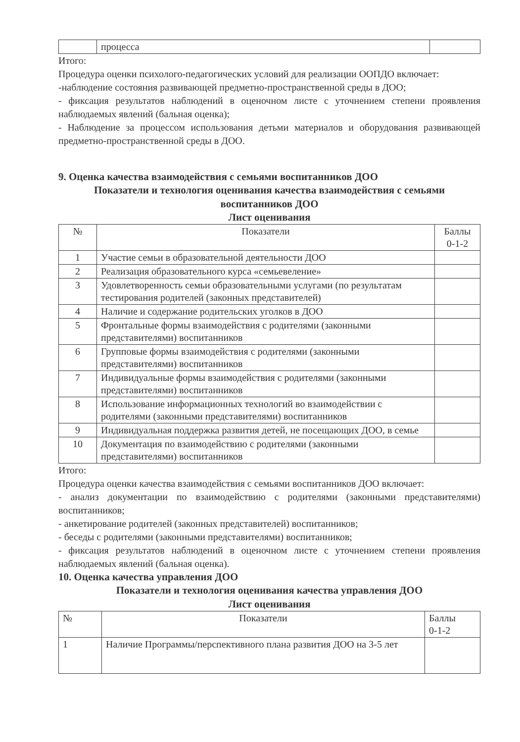| | процесса | |
Итого:
Процедура оценки психолого-педагогических условий для реализации ООПДО включает:
-наблюдение состояния развивающей предметно-пространственной среды в ДОО;
- фиксация результатов наблюдений в оценочном листе с уточнением степени проявления наблюдаемых явлений (бальная оценка);
- Наблюдение за процессом использования детьми материалов и оборудования развивающей предметно-пространственной среды в ДОО.
9. Оценка качества взаимодействия с семьями воспитанников ДОО
Показатели и технология оценивания качества взаимодействия с семьями воспитанников ДОО
Лист оценивания
| № | Показатели | Баллы 0-1-2 |
| --- | --- | --- |
| 1 | Участие семьи в образовательной деятельности ДОО | |
| 2 | Реализация образовательного курса «семьевеление» | |
| 3 | Удовлетворенность семьи образовательными услугами (по результатам тестирования родителей (законных представителей) | |
| 4 | Наличие и содержание родительских уголков в ДОО | |
| 5 | Фронтальные формы взаимодействия с родителями (законными представителями) воспитанников | |
| 6 | Групповые формы взаимодействия с родителями (законными представителями) воспитанников | |
| 7 | Индивидуальные формы взаимодействия с родителями (законными представителями) воспитанников | |
| 8 | Использование информационных технологий во взаимодействии с родителями (законными представителями) воспитанников | |
| 9 | Индивидуальная поддержка развития детей, не посещающих ДОО, в семье | |
| 10 | Документация по взаимодействию с родителями (законными представителями) воспитанников | |
Итого:
Процедура оценки качества взаимодействия с семьями воспитанников ДОО включает:
- анализ документации по взаимодействию с родителями (законными представителями) воспитанников;
- анкетирование родителей (законных представителей) воспитанников;
- беседы с родителями (законными представителями) воспитанников;
- фиксация результатов наблюдений в оценочном листе с уточнением степени проявления наблюдаемых явлений (бальная оценка).
10. Оценка качества управления ДОО
Показатели и технология оценивания качества управления ДОО
Лист оценивания
| № | Показатели | Баллы 0-1-2 |
| 1 | Наличие Программы/перспективного плана развития ДОО на 3-5 лет | |